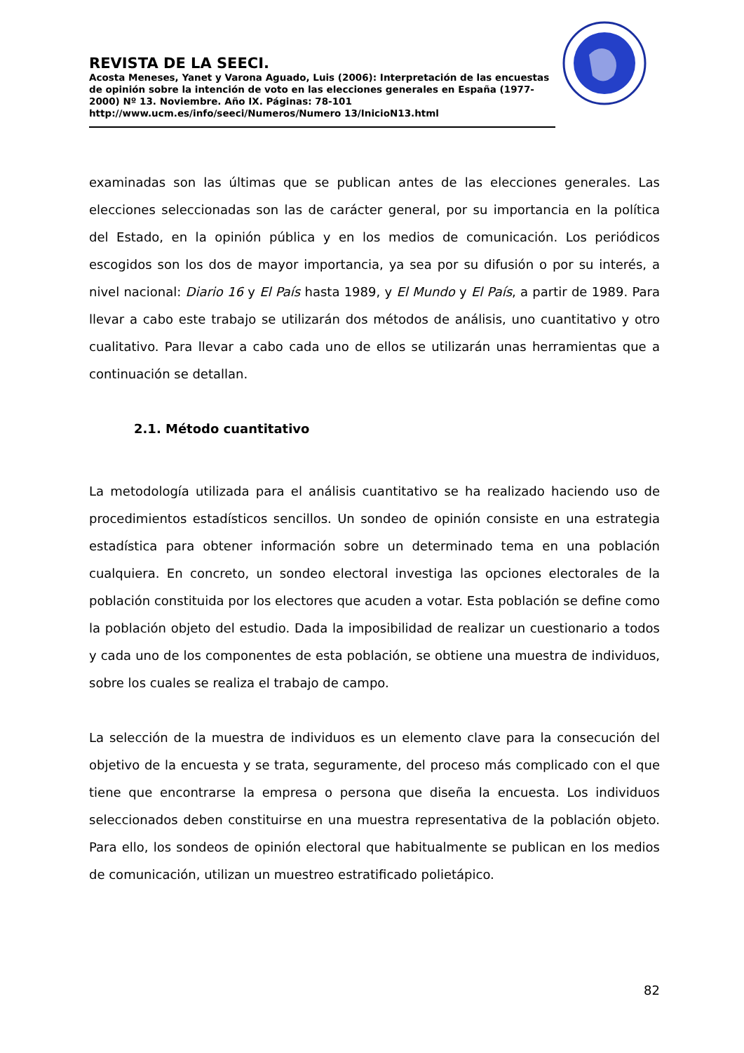REVISTA DE LA SEECI.
Acosta Meneses, Yanet y Varona Aguado, Luis (2006): Interpretación de las encuestas de opinión sobre la intención de voto en las elecciones generales en España (1977-2000) Nº 13. Noviembre. Año IX. Páginas: 78-101
http://www.ucm.es/info/seeci/Numeros/Numero 13/InicioN13.html
examinadas son las últimas que se publican antes de las elecciones generales. Las elecciones seleccionadas son las de carácter general, por su importancia en la política del Estado, en la opinión pública y en los medios de comunicación. Los periódicos escogidos son los dos de mayor importancia, ya sea por su difusión o por su interés, a nivel nacional: Diario 16 y El País hasta 1989, y El Mundo y El País, a partir de 1989. Para llevar a cabo este trabajo se utilizarán dos métodos de análisis, uno cuantitativo y otro cualitativo. Para llevar a cabo cada uno de ellos se utilizarán unas herramientas que a continuación se detallan.
2.1. Método cuantitativo
La metodología utilizada para el análisis cuantitativo se ha realizado haciendo uso de procedimientos estadísticos sencillos. Un sondeo de opinión consiste en una estrategia estadística para obtener información sobre un determinado tema en una población cualquiera. En concreto, un sondeo electoral investiga las opciones electorales de la población constituida por los electores que acuden a votar. Esta población se define como la población objeto del estudio. Dada la imposibilidad de realizar un cuestionario a todos y cada uno de los componentes de esta población, se obtiene una muestra de individuos, sobre los cuales se realiza el trabajo de campo.
La selección de la muestra de individuos es un elemento clave para la consecución del objetivo de la encuesta y se trata, seguramente, del proceso más complicado con el que tiene que encontrarse la empresa o persona que diseña la encuesta. Los individuos seleccionados deben constituirse en una muestra representativa de la población objeto. Para ello, los sondeos de opinión electoral que habitualmente se publican en los medios de comunicación, utilizan un muestreo estratificado polietápico.
82